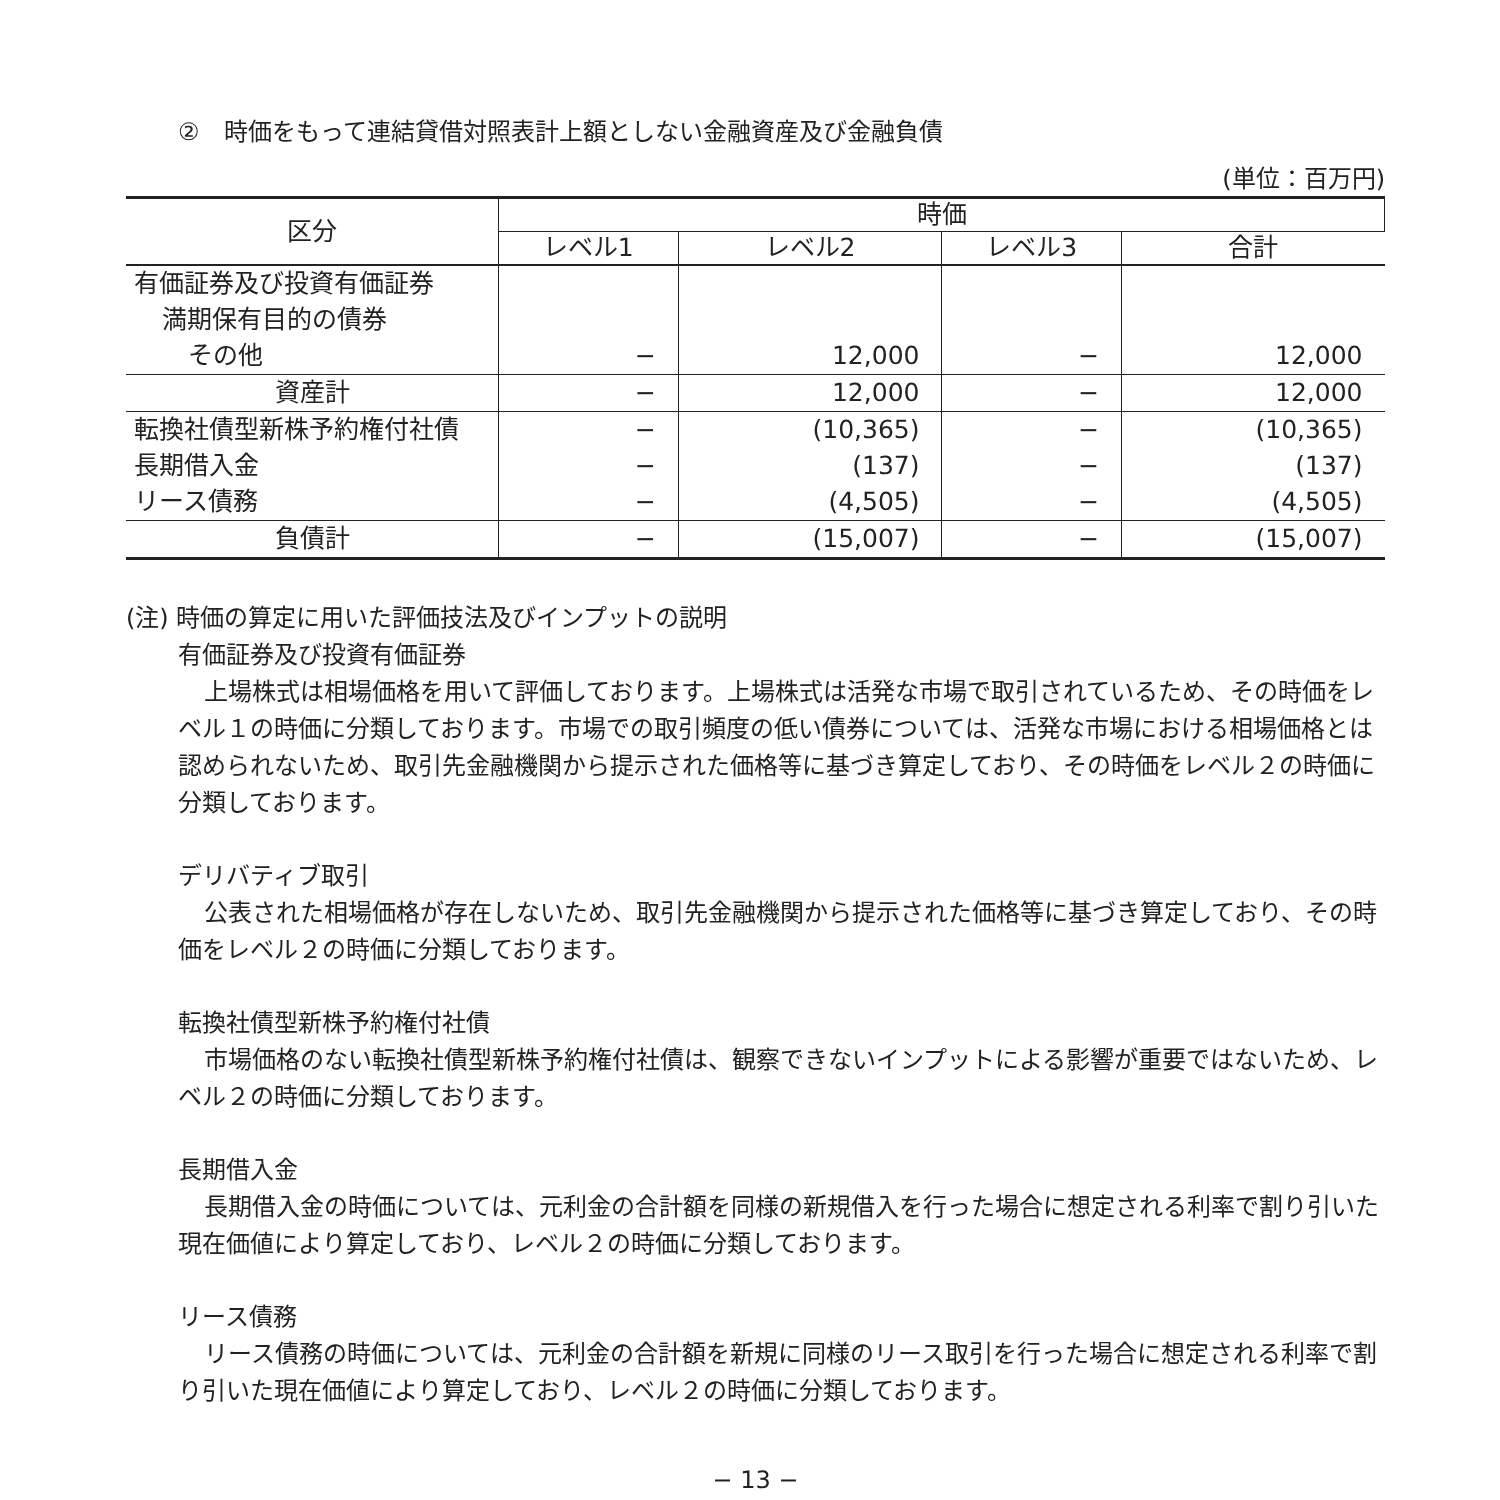②　時価をもって連結貸借対照表計上額としない金融資産及び金融負債
(単位：百万円)
| 区分 | 時価 | | | |
| --- | --- | --- | --- | --- |
| | レベル1 | レベル2 | レベル3 | 合計 |
| 有価証券及び投資有価証券 | | | | |
| 満期保有目的の債券 | | | | |
| その他 | − | 12,000 | − | 12,000 |
| 資産計 | − | 12,000 | − | 12,000 |
| 転換社債型新株予約権付社債 | − | (10,365) | − | (10,365) |
| 長期借入金 | − | (137) | − | (137) |
| リース債務 | − | (4,505) | − | (4,505) |
| 負債計 | − | (15,007) | − | (15,007) |
(注) 時価の算定に用いた評価技法及びインプットの説明
有価証券及び投資有価証券
上場株式は相場価格を用いて評価しております。上場株式は活発な市場で取引されているため、その時価をレベル１の時価に分類しております。市場での取引頻度の低い債券については、活発な市場における相場価格とは認められないため、取引先金融機関から提示された価格等に基づき算定しており、その時価をレベル２の時価に分類しております。
デリバティブ取引
公表された相場価格が存在しないため、取引先金融機関から提示された価格等に基づき算定しており、その時価をレベル２の時価に分類しております。
転換社債型新株予約権付社債
市場価格のない転換社債型新株予約権付社債は、観察できないインプットによる影響が重要ではないため、レベル２の時価に分類しております。
長期借入金
長期借入金の時価については、元利金の合計額を同様の新規借入を行った場合に想定される利率で割り引いた現在価値により算定しており、レベル２の時価に分類しております。
リース債務
リース債務の時価については、元利金の合計額を新規に同様のリース取引を行った場合に想定される利率で割り引いた現在価値により算定しており、レベル２の時価に分類しております。
− 13 −